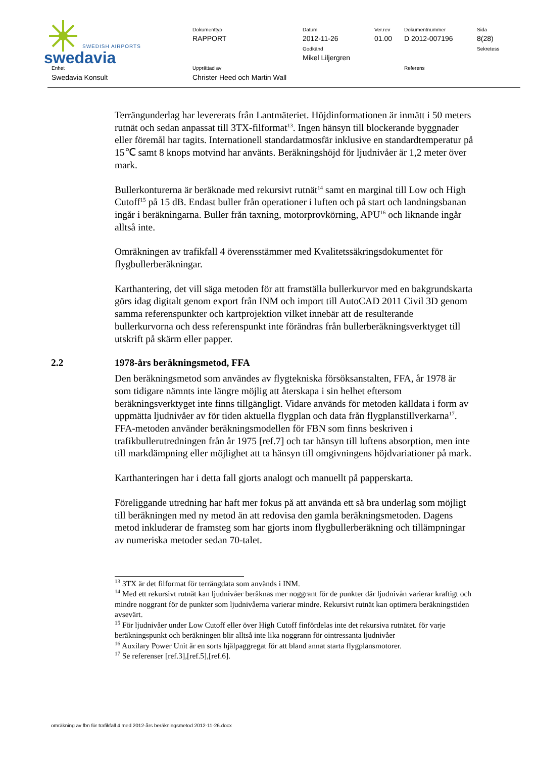swedavia
SWEDISH AIRPORTS
Dokumenttyp
RAPPORT
Datum
2012-11-26
Godkänd
Mikel Liljergren
Ver.rev
01.00
Dokumentnummer
D 2012-007196
Sida
8(28)
Sekretess
Enhet
Swedavia Konsult
Upprättad av
Christer Heed och Martin Wall
Referens
Terrängunderlag har levererats från Lantmäteriet. Höjdinformationen är inmätt i 50 meters rutnät och sedan anpassat till 3TX-filformat<sup>13</sup>. Ingen hänsyn till blockerande byggnader eller föremål har tagits. Internationell standardatmosfär inklusive en standardtemperatur på 15℃ samt 8 knops motvind har använts. Beräkningshöjd för ljudnivåer är 1,2 meter över mark.
Bullerkonturerna är beräknade med rekursivt rutnät<sup>14</sup> samt en marginal till Low och High Cutoff<sup>15</sup> på 15 dB. Endast buller från operationer i luften och på start och landningsbanan ingår i beräkningarna. Buller från taxning, motorprovkörning, APU<sup>16</sup> och liknande ingår alltså inte.
Omräkningen av trafikfall 4 överensstämmer med Kvalitetssäkringsdokumentet för flygbullerberäkningar.
Karthantering, det vill säga metoden för att framställa bullerkurvor med en bakgrundskarta görs idag digitalt genom export från INM och import till AutoCAD 2011 Civil 3D genom samma referenspunkter och kartprojektion vilket innebär att de resulterande bullerkurvorna och dess referenspunkt inte förändras från bullerberäkningsverktyget till utskrift på skärm eller papper.
2.2 1978-års beräkningsmetod, FFA
Den beräkningsmetod som användes av flygtekniska försöksanstalten, FFA, år 1978 är som tidigare nämnts inte längre möjlig att återskapa i sin helhet eftersom beräkningsverktyget inte finns tillgängligt. Vidare används för metoden källdata i form av uppmätta ljudnivåer av för tiden aktuella flygplan och data från flygplanstillverkarna<sup>17</sup>. FFA-metoden använder beräkningsmodellen för FBN som finns beskriven i trafikbullerutredningen från år 1975 [ref.7] och tar hänsyn till luftens absorption, men inte till markdämpning eller möjlighet att ta hänsyn till omgivningens höjdvariationer på mark.
Karthanteringen har i detta fall gjorts analogt och manuellt på papperskarta.
Föreliggande utredning har haft mer fokus på att använda ett så bra underlag som möjligt till beräkningen med ny metod än att redovisa den gamla beräkningsmetoden. Dagens metod inkluderar de framsteg som har gjorts inom flygbullerberäkning och tillämpningar av numeriska metoder sedan 70-talet.
<sup>13</sup> 3TX är det filformat för terrängdata som används i INM.
<sup>14</sup> Med ett rekursivt rutnät kan ljudnivåer beräknas mer noggrant för de punkter där ljudnivån varierar kraftigt och mindre noggrant för de punkter som ljudnivåerna varierar mindre. Rekursivt rutnät kan optimera beräkningstiden avsevärt.
<sup>15</sup> För ljudnivåer under Low Cutoff eller över High Cutoff finfördelas inte det rekursiva rutnätet. för varje beräkningspunkt och beräkningen blir alltså inte lika noggrann för ointressanta ljudnivåer
<sup>16</sup> Auxilary Power Unit är en sorts hjälpaggregat för att bland annat starta flygplansmotorer.
<sup>17</sup> Se referenser [ref.3],[ref.5],[ref.6].
omräkning av fbn för trafikfall 4 med 2012-års beräkningsmetod 2012-11-26.docx